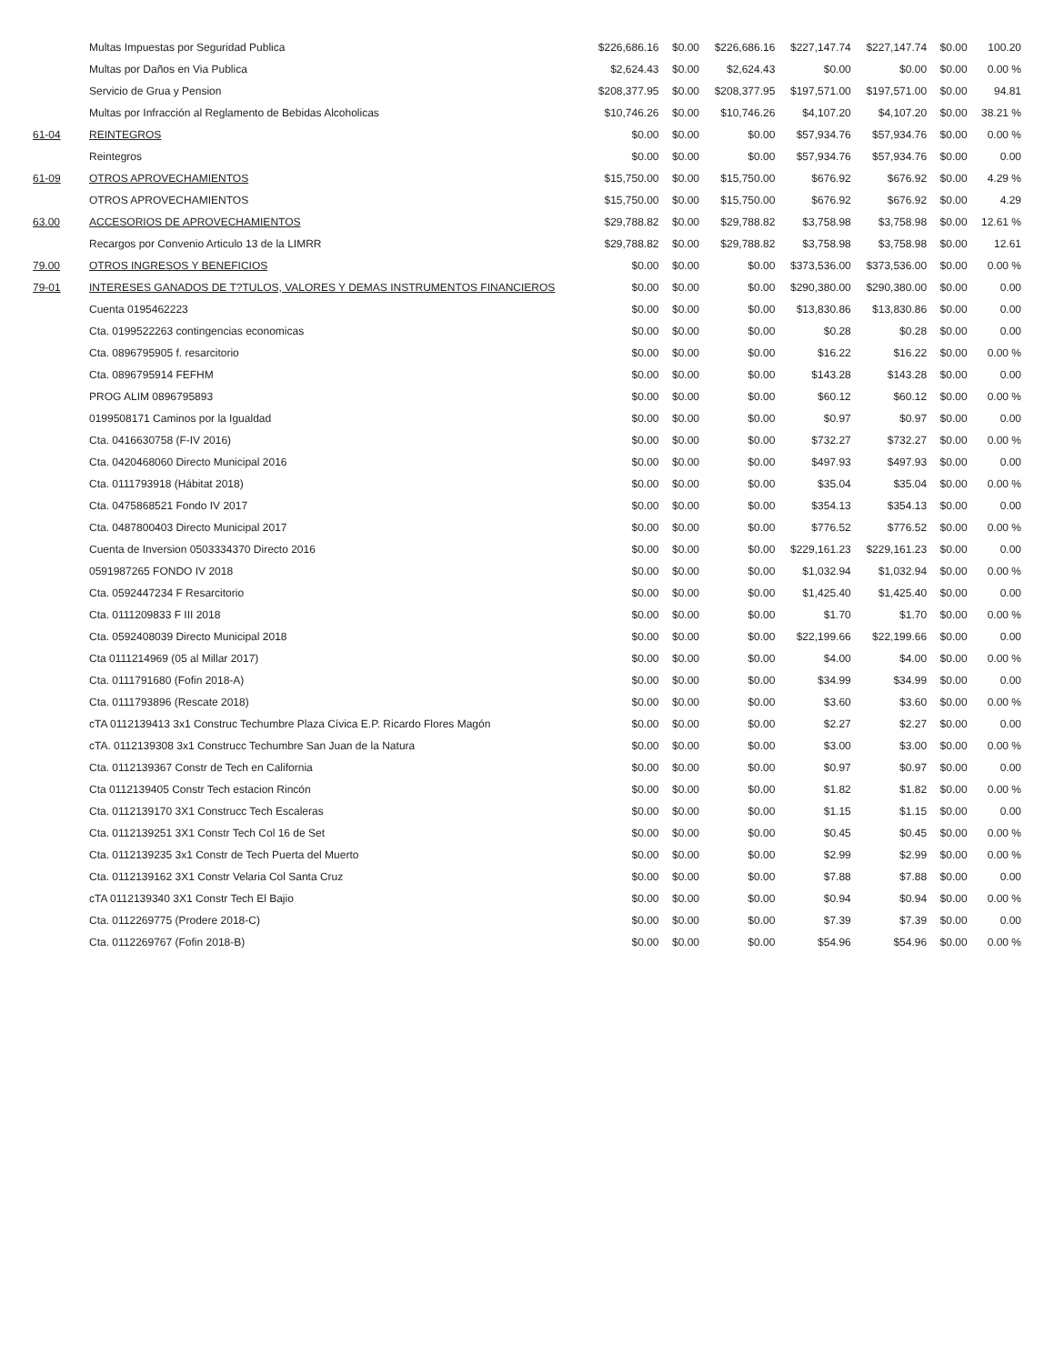| | Multas Impuestas por Seguridad Publica | $226,686.16 | $0.00 | $226,686.16 | $227,147.74 | $227,147.74 | $0.00 | 100.20 |
| | Multas por Daños en Via Publica | $2,624.43 | $0.00 | $2,624.43 | $0.00 | $0.00 | $0.00 | 0.00 % |
| | Servicio de Grua y Pension | $208,377.95 | $0.00 | $208,377.95 | $197,571.00 | $197,571.00 | $0.00 | 94.81 |
| | Multas por Infracción al Reglamento de Bebidas Alcoholicas | $10,746.26 | $0.00 | $10,746.26 | $4,107.20 | $4,107.20 | $0.00 | 38.21 % |
| 61-04 | REINTEGROS | $0.00 | $0.00 | $0.00 | $57,934.76 | $57,934.76 | $0.00 | 0.00 % |
| | Reintegros | $0.00 | $0.00 | $0.00 | $57,934.76 | $57,934.76 | $0.00 | 0.00 |
| 61-09 | OTROS APROVECHAMIENTOS | $15,750.00 | $0.00 | $15,750.00 | $676.92 | $676.92 | $0.00 | 4.29 % |
| | OTROS APROVECHAMIENTOS | $15,750.00 | $0.00 | $15,750.00 | $676.92 | $676.92 | $0.00 | 4.29 |
| 63.00 | ACCESORIOS DE APROVECHAMIENTOS | $29,788.82 | $0.00 | $29,788.82 | $3,758.98 | $3,758.98 | $0.00 | 12.61 % |
| | Recargos por Convenio Articulo 13 de la LIMRR | $29,788.82 | $0.00 | $29,788.82 | $3,758.98 | $3,758.98 | $0.00 | 12.61 |
| 79.00 | OTROS INGRESOS Y BENEFICIOS | $0.00 | $0.00 | $0.00 | $373,536.00 | $373,536.00 | $0.00 | 0.00 % |
| 79-01 | INTERESES GANADOS DE T?TULOS, VALORES Y DEMAS INSTRUMENTOS FINANCIEROS | $0.00 | $0.00 | $0.00 | $290,380.00 | $290,380.00 | $0.00 | 0.00 |
| | Cuenta 0195462223 | $0.00 | $0.00 | $0.00 | $13,830.86 | $13,830.86 | $0.00 | 0.00 |
| | Cta. 0199522263 contingencias economicas | $0.00 | $0.00 | $0.00 | $0.28 | $0.28 | $0.00 | 0.00 |
| | Cta. 0896795905 f. resarcitorio | $0.00 | $0.00 | $0.00 | $16.22 | $16.22 | $0.00 | 0.00 % |
| | Cta. 0896795914 FEFHM | $0.00 | $0.00 | $0.00 | $143.28 | $143.28 | $0.00 | 0.00 |
| | PROG ALIM 0896795893 | $0.00 | $0.00 | $0.00 | $60.12 | $60.12 | $0.00 | 0.00 % |
| | 0199508171 Caminos por la Igualdad | $0.00 | $0.00 | $0.00 | $0.97 | $0.97 | $0.00 | 0.00 |
| | Cta. 0416630758 (F-IV 2016) | $0.00 | $0.00 | $0.00 | $732.27 | $732.27 | $0.00 | 0.00 % |
| | Cta. 0420468060 Directo Municipal 2016 | $0.00 | $0.00 | $0.00 | $497.93 | $497.93 | $0.00 | 0.00 |
| | Cta. 0111793918 (Hábitat 2018) | $0.00 | $0.00 | $0.00 | $35.04 | $35.04 | $0.00 | 0.00 % |
| | Cta. 0475868521 Fondo IV 2017 | $0.00 | $0.00 | $0.00 | $354.13 | $354.13 | $0.00 | 0.00 |
| | Cta. 0487800403 Directo Municipal 2017 | $0.00 | $0.00 | $0.00 | $776.52 | $776.52 | $0.00 | 0.00 % |
| | Cuenta de Inversion 0503334370 Directo 2016 | $0.00 | $0.00 | $0.00 | $229,161.23 | $229,161.23 | $0.00 | 0.00 |
| | 0591987265 FONDO IV 2018 | $0.00 | $0.00 | $0.00 | $1,032.94 | $1,032.94 | $0.00 | 0.00 % |
| | Cta. 0592447234 F Resarcitorio | $0.00 | $0.00 | $0.00 | $1,425.40 | $1,425.40 | $0.00 | 0.00 |
| | Cta. 0111209833 F III 2018 | $0.00 | $0.00 | $0.00 | $1.70 | $1.70 | $0.00 | 0.00 % |
| | Cta. 0592408039 Directo Municipal 2018 | $0.00 | $0.00 | $0.00 | $22,199.66 | $22,199.66 | $0.00 | 0.00 |
| | Cta 0111214969 (05 al Millar 2017) | $0.00 | $0.00 | $0.00 | $4.00 | $4.00 | $0.00 | 0.00 % |
| | Cta. 0111791680 (Fofin 2018-A) | $0.00 | $0.00 | $0.00 | $34.99 | $34.99 | $0.00 | 0.00 |
| | Cta. 0111793896 (Rescate 2018) | $0.00 | $0.00 | $0.00 | $3.60 | $3.60 | $0.00 | 0.00 % |
| | cTA 0112139413 3x1 Construc Techumbre Plaza Cívica E.P. Ricardo Flores Magón | $0.00 | $0.00 | $0.00 | $2.27 | $2.27 | $0.00 | 0.00 |
| | cTA. 0112139308 3x1 Construcc Techumbre San Juan de la Natura | $0.00 | $0.00 | $0.00 | $3.00 | $3.00 | $0.00 | 0.00 % |
| | Cta. 0112139367 Constr de Tech en California | $0.00 | $0.00 | $0.00 | $0.97 | $0.97 | $0.00 | 0.00 |
| | Cta 0112139405 Constr Tech estacion Rincón | $0.00 | $0.00 | $0.00 | $1.82 | $1.82 | $0.00 | 0.00 % |
| | Cta. 0112139170 3X1 Construcc Tech Escaleras | $0.00 | $0.00 | $0.00 | $1.15 | $1.15 | $0.00 | 0.00 |
| | Cta. 0112139251 3X1 Constr Tech Col 16 de Set | $0.00 | $0.00 | $0.00 | $0.45 | $0.45 | $0.00 | 0.00 % |
| | Cta. 0112139235 3x1 Constr de Tech Puerta del Muerto | $0.00 | $0.00 | $0.00 | $2.99 | $2.99 | $0.00 | 0.00 % |
| | Cta. 0112139162 3X1 Constr Velaria Col Santa Cruz | $0.00 | $0.00 | $0.00 | $7.88 | $7.88 | $0.00 | 0.00 |
| | cTA 0112139340 3X1 Constr Tech El Bajio | $0.00 | $0.00 | $0.00 | $0.94 | $0.94 | $0.00 | 0.00 % |
| | Cta. 0112269775 (Prodere 2018-C) | $0.00 | $0.00 | $0.00 | $7.39 | $7.39 | $0.00 | 0.00 |
| | Cta. 0112269767 (Fofin 2018-B) | $0.00 | $0.00 | $0.00 | $54.96 | $54.96 | $0.00 | 0.00 % |